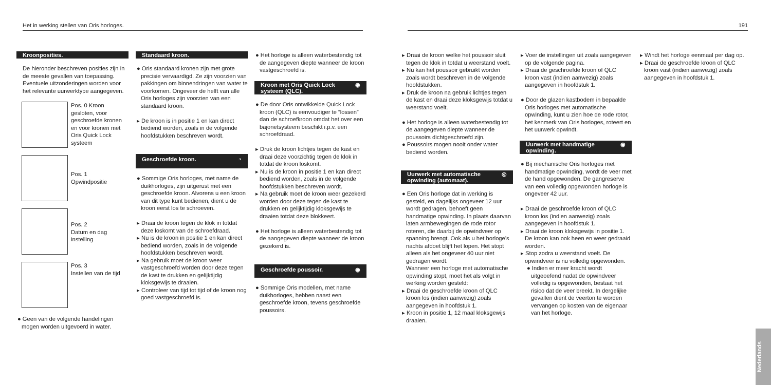Het in werking stellen van Oris horloges. 191
Kroonposities.
De hieronder beschreven posities zijn in de meeste gevallen van toepassing. Eventuele uitzonderingen worden voor het relevante uurwerktype aangegeven.
Pos. 0 Kroon gesloten, voor geschroefde kronen en voor kronen met Oris Quick Lock systeem
Pos. 1
Opwindpositie
Pos. 2
Datum en dag instelling
Pos. 3
Instellen van de tijd
● Geen van de volgende handelingen mogen worden uitgevoerd in water.
Standaard kroon.
● Oris standaard kronen zijn met grote precisie vervaardigd. Ze zijn voorzien van pakkingen om binnendringen van water te voorkomen. Ongeveer de helft van alle Oris horloges zijn voorzien van een standaard kroon.
▸ De kroon is in positie 1 en kan direct bediend worden, zoals in de volgende hoofdstukken beschreven wordt.
Geschroefde kroon. ◔
● Sommige Oris horloges, met name de duikhorloges, zijn uitgerust met een geschroefde kroon. Alvorens u een kroon van dit type kunt bedienen, dient u de kroon eerst los te schroeven.
▸ Draai de kroon tegen de klok in totdat deze loskomt van de schroefdraad.
▸ Nu is de kroon in positie 1 en kan direct bediend worden, zoals in de volgende hoofdstukken beschreven wordt.
▸ Na gebruik moet de kroon weer vastgeschroefd worden door deze tegen de kast te drukken en gelijktijdig kloksgewijs te draaien.
▸ Controleer van tijd tot tijd of de kroon nog goed vastgeschroefd is.
● Het horloge is alleen waterbestendig tot de aangegeven diepte wanneer de kroon vastgeschroefd is.
Kroon met Oris Quick Lock systeem (QLC). ◉
● De door Oris ontwikkelde Quick Lock kroon (QLC) is eenvoudiger te “lossen” dan de schroefkroon omdat het over een bajonetsysteem beschikt i.p.v. een schroefdraad.
▸ Druk de kroon lichtjes tegen de kast en draai deze voorzichtig tegen de klok in totdat de kroon loskomt.
▸ Nu is de kroon in positie 1 en kan direct bediend worden, zoals in de volgende hoofdstukken beschreven wordt.
▸ Na gebruik moet de kroon weer gezekerd worden door deze tegen de kast te drukken en gelijktijdig kloksgewijs te draaien totdat deze blokkeert.
● Het horloge is alleen waterbestendig tot de aangegeven diepte wanneer de kroon gezekerd is.
Geschroefde poussoir. ◉
● Sommige Oris modellen, met name duikhorloges, hebben naast een geschroefde kroon, tevens geschroefde poussoirs.
▸ Draai de kroon welke het poussoir sluit tegen de klok in totdat u weerstand voelt.
▸ Nu kan het poussoir gebruikt worden zoals wordt beschreven in de volgende hoofdstukken.
▸ Druk de kroon na gebruik lichtjes tegen de kast en draai deze kloksgewijs totdat u weerstand voelt.
● Het horloge is alleen waterbestendig tot de aangegeven diepte wanneer de poussoirs dichtgeschroefd zijn.
● Poussoirs mogen nooit onder water bediend worden.
Uurwerk met automatische opwinding (automaat). ◎
● Een Oris horloge dat in werking is gesteld, en dagelijks ongeveer 12 uur wordt gedragen, behoeft geen handmatige opwinding. In plaats daarvan laten armbewegingen de rode rotor roteren, die daarbij de opwindveer op spanning brengt. Ook als u het horloge’s nachts afdoet blijft het lopen. Het stopt alleen als het ongeveer 40 uur niet gedragen wordt.
Wanneer een horloge met automatische opwinding stopt, moet het als volgt in werking worden gesteld:
▸ Draai de geschroefde kroon of QLC kroon los (indien aanwezig) zoals aangegeven in hoofdstuk 1.
▸ Kroon in positie 1, 12 maal kloksgewijs draaien.
▸ Voer de instellingen uit zoals aangegeven op de volgende pagina.
▸ Draai de geschroefde kroon of QLC kroon vast (indien aanwezig) zoals aangegeven in hoofdstuk 1.
● Door de glazen kastbodem in bepaalde Oris horloges met automatische opwinding, kunt u zien hoe de rode rotor, het kenmerk van Oris horloges, roteert en het uurwerk opwindt.
Uurwerk met handmatige opwinding. ◉
● Bij mechanische Oris horloges met handmatige opwinding, wordt de veer met de hand opgewonden. De gangreserve van een volledig opgewonden horloge is ongeveer 42 uur.
▸ Draai de geschroefde kroon of QLC kroon los (indien aanwezig) zoals aangegeven in hoofdstuk 1.
▸ Draai de kroon kloksgewijs in positie 1. De kroon kan ook heen en weer gedraaid worden.
▸ Stop zodra u weerstand voelt. De opwindveer is nu volledig opgewonden.
● Indien er meer kracht wordt uitgeoefend nadat de opwindveer volledig is opgewonden, bestaat het risico dat de veer breekt. In dergelijke gevallen dient de veerton te worden vervangen op kosten van de eigenaar van het horloge.
▸ Windt het horloge eenmaal per dag op.
▸ Draai de geschroefde kroon of QLC kroon vast (indien aanwezig) zoals aangegeven in hoofdstuk 1.
Nederlands